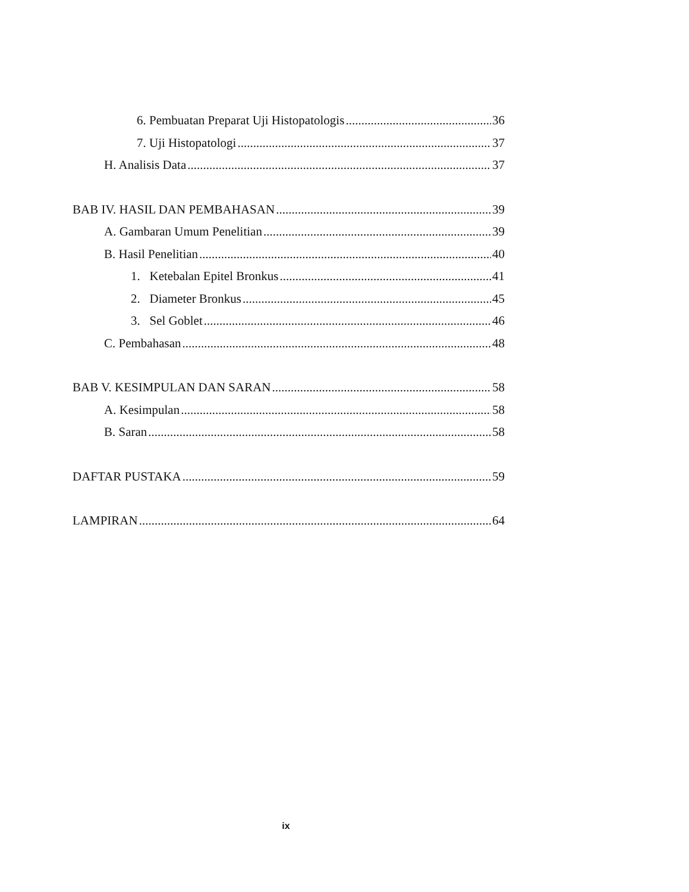6. Pembuatan Preparat Uji Histopatologis 36
7. Uji Histopatologi 37
H. Analisis Data 37
BAB IV. HASIL DAN PEMBAHASAN 39
A. Gambaran Umum Penelitian 39
B. Hasil Penelitian 40
1. Ketebalan Epitel Bronkus 41
2. Diameter Bronkus 45
3. Sel Goblet 46
C. Pembahasan 48
BAB V. KESIMPULAN DAN SARAN 58
A. Kesimpulan 58
B. Saran 58
DAFTAR PUSTAKA 59
LAMPIRAN 64
ix